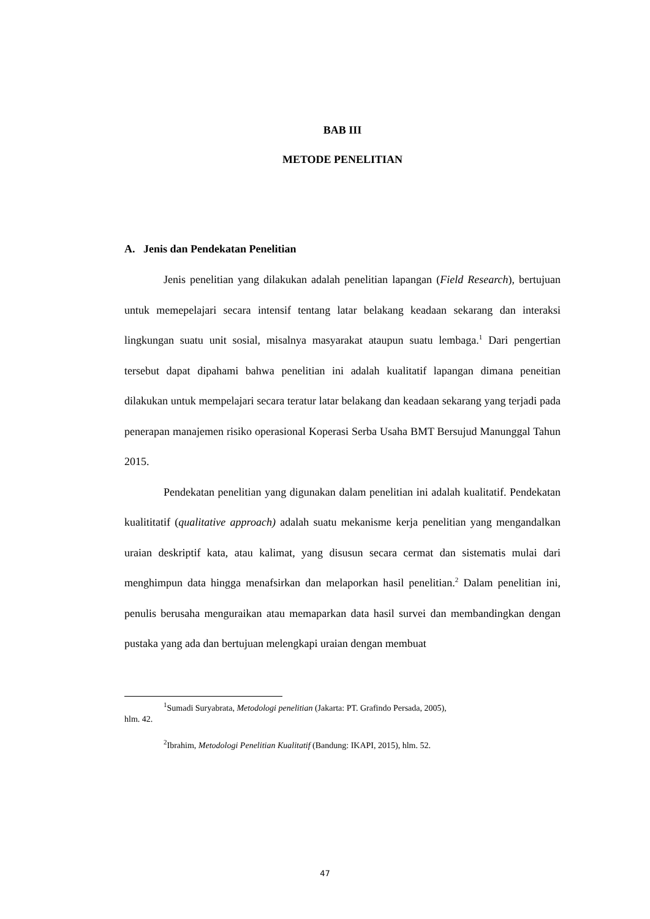BAB III
METODE PENELITIAN
A. Jenis dan Pendekatan Penelitian
Jenis penelitian yang dilakukan adalah penelitian lapangan (Field Research), bertujuan untuk memepelajari secara intensif tentang latar belakang keadaan sekarang dan interaksi lingkungan suatu unit sosial, misalnya masyarakat ataupun suatu lembaga.<sup>1</sup> Dari pengertian tersebut dapat dipahami bahwa penelitian ini adalah kualitatif lapangan dimana peneitian dilakukan untuk mempelajari secara teratur latar belakang dan keadaan sekarang yang terjadi pada penerapan manajemen risiko operasional Koperasi Serba Usaha BMT Bersujud Manunggal Tahun 2015.
Pendekatan penelitian yang digunakan dalam penelitian ini adalah kualitatif. Pendekatan kualititatif (qualitative approach) adalah suatu mekanisme kerja penelitian yang mengandalkan uraian deskriptif kata, atau kalimat, yang disusun secara cermat dan sistematis mulai dari menghimpun data hingga menafsirkan dan melaporkan hasil penelitian.<sup>2</sup> Dalam penelitian ini, penulis berusaha menguraikan atau memaparkan data hasil survei dan membandingkan dengan pustaka yang ada dan bertujuan melengkapi uraian dengan membuat
<sup>1</sup> Sumadi Suryabrata, Metodologi penelitian (Jakarta: PT. Grafindo Persada, 2005),
hlm. 42.
<sup>2</sup> Ibrahim, Metodologi Penelitian Kualitatif (Bandung: IKAPI, 2015), hlm. 52.
47